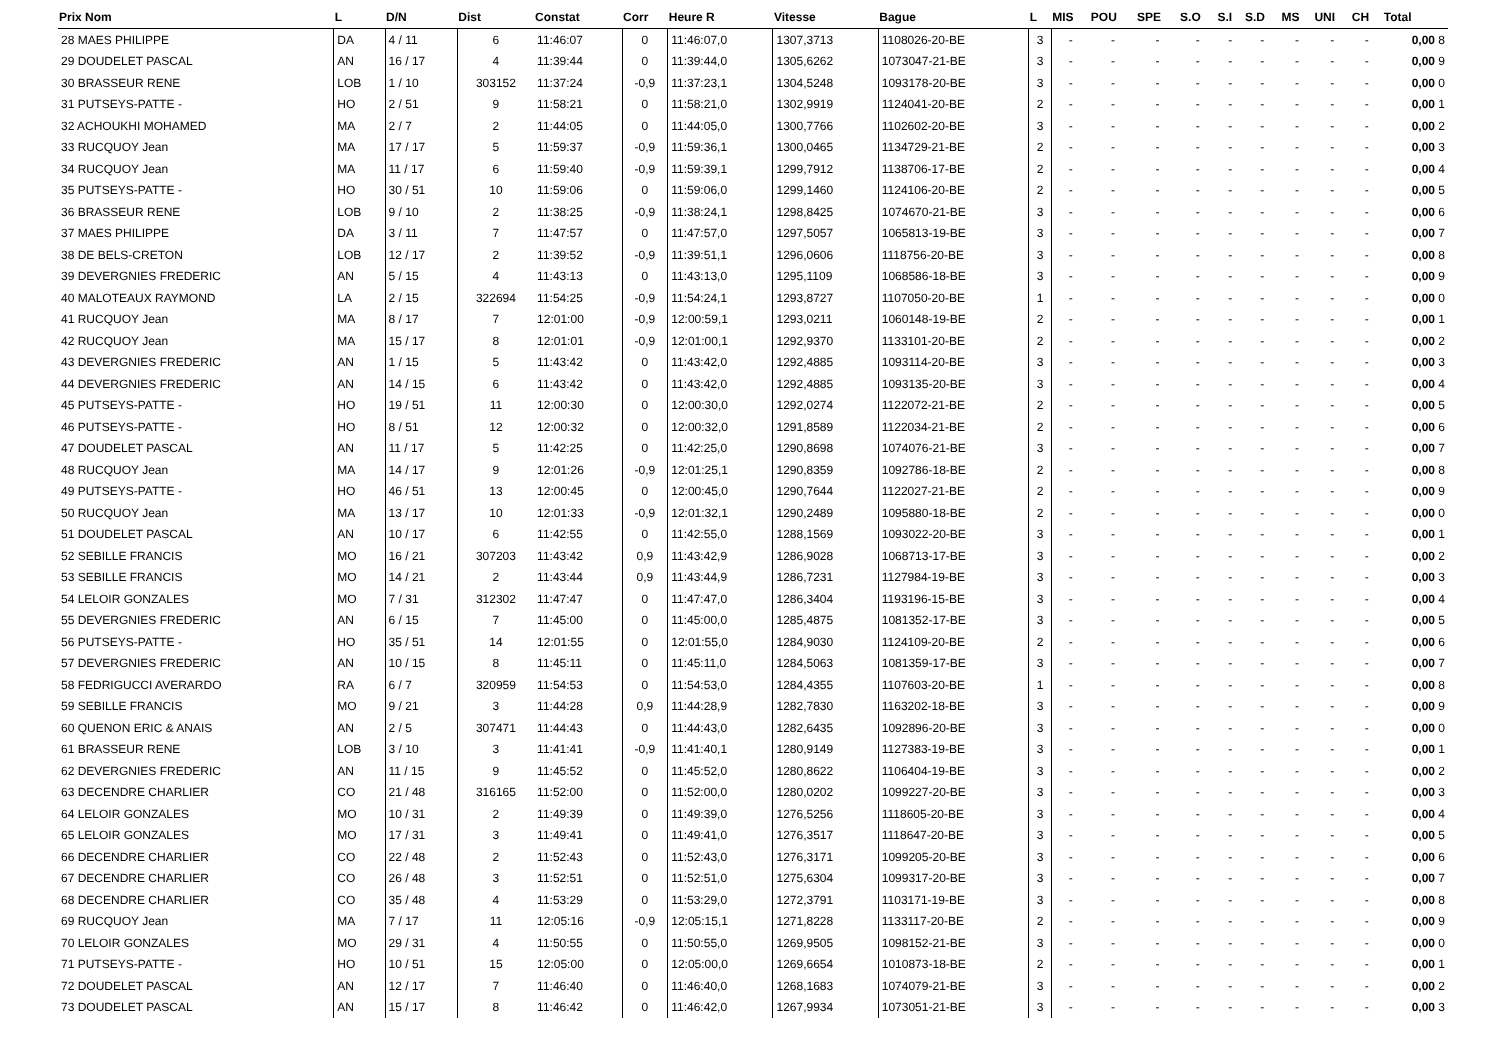| Prix Nom | L | D/N | Dist | Constat | Corr | Heure R | Vitesse | Bague | L | MIS | POU | SPE | S.O | S.I | S.D | MS | UNI | CH | Total |
| --- | --- | --- | --- | --- | --- | --- | --- | --- | --- | --- | --- | --- | --- | --- | --- | --- | --- | --- | --- |
| 28 MAES PHILIPPE | DA | 4 / 11 | 6 | 11:46:07 | 0 | 11:46:07,0 | 1307,3713 | 1108026-20-BE | 3 | - | - | - | - | - | - | - | - | - | 0,00 8 |
| 29 DOUDELET PASCAL | AN | 16 / 17 | 4 | 11:39:44 | 0 | 11:39:44,0 | 1305,6262 | 1073047-21-BE | 3 | - | - | - | - | - | - | - | - | - | 0,00 9 |
| 30 BRASSEUR RENE | LOB | 1 / 10 | 303152 | 11:37:24 | -0,9 | 11:37:23,1 | 1304,5248 | 1093178-20-BE | 3 | - | - | - | - | - | - | - | - | - | 0,00 0 |
| 31 PUTSEYS-PATTE - | HO | 2 / 51 | 9 | 11:58:21 | 0 | 11:58:21,0 | 1302,9919 | 1124041-20-BE | 2 | - | - | - | - | - | - | - | - | - | 0,00 1 |
| 32 ACHOUKHI MOHAMED | MA | 2 / 7 | 2 | 11:44:05 | 0 | 11:44:05,0 | 1300,7766 | 1102602-20-BE | 3 | - | - | - | - | - | - | - | - | - | 0,00 2 |
| 33 RUCQUOY Jean | MA | 17 / 17 | 5 | 11:59:37 | -0,9 | 11:59:36,1 | 1300,0465 | 1134729-21-BE | 2 | - | - | - | - | - | - | - | - | - | 0,00 3 |
| 34 RUCQUOY Jean | MA | 11 / 17 | 6 | 11:59:40 | -0,9 | 11:59:39,1 | 1299,7912 | 1138706-17-BE | 2 | - | - | - | - | - | - | - | - | - | 0,00 4 |
| 35 PUTSEYS-PATTE - | HO | 30 / 51 | 10 | 11:59:06 | 0 | 11:59:06,0 | 1299,1460 | 1124106-20-BE | 2 | - | - | - | - | - | - | - | - | - | 0,00 5 |
| 36 BRASSEUR RENE | LOB | 9 / 10 | 2 | 11:38:25 | -0,9 | 11:38:24,1 | 1298,8425 | 1074670-21-BE | 3 | - | - | - | - | - | - | - | - | - | 0,00 6 |
| 37 MAES PHILIPPE | DA | 3 / 11 | 7 | 11:47:57 | 0 | 11:47:57,0 | 1297,5057 | 1065813-19-BE | 3 | - | - | - | - | - | - | - | - | - | 0,00 7 |
| 38 DE BELS-CRETON | LOB | 12 / 17 | 2 | 11:39:52 | -0,9 | 11:39:51,1 | 1296,0606 | 1118756-20-BE | 3 | - | - | - | - | - | - | - | - | - | 0,00 8 |
| 39 DEVERGNIES FREDERIC | AN | 5 / 15 | 4 | 11:43:13 | 0 | 11:43:13,0 | 1295,1109 | 1068586-18-BE | 3 | - | - | - | - | - | - | - | - | - | 0,00 9 |
| 40 MALOTEAUX RAYMOND | LA | 2 / 15 | 322694 | 11:54:25 | -0,9 | 11:54:24,1 | 1293,8727 | 1107050-20-BE | 1 | - | - | - | - | - | - | - | - | - | 0,00 0 |
| 41 RUCQUOY Jean | MA | 8 / 17 | 7 | 12:01:00 | -0,9 | 12:00:59,1 | 1293,0211 | 1060148-19-BE | 2 | - | - | - | - | - | - | - | - | - | 0,00 1 |
| 42 RUCQUOY Jean | MA | 15 / 17 | 8 | 12:01:01 | -0,9 | 12:01:00,1 | 1292,9370 | 1133101-20-BE | 2 | - | - | - | - | - | - | - | - | - | 0,00 2 |
| 43 DEVERGNIES FREDERIC | AN | 1 / 15 | 5 | 11:43:42 | 0 | 11:43:42,0 | 1292,4885 | 1093114-20-BE | 3 | - | - | - | - | - | - | - | - | - | 0,00 3 |
| 44 DEVERGNIES FREDERIC | AN | 14 / 15 | 6 | 11:43:42 | 0 | 11:43:42,0 | 1292,4885 | 1093135-20-BE | 3 | - | - | - | - | - | - | - | - | - | 0,00 4 |
| 45 PUTSEYS-PATTE - | HO | 19 / 51 | 11 | 12:00:30 | 0 | 12:00:30,0 | 1292,0274 | 1122072-21-BE | 2 | - | - | - | - | - | - | - | - | - | 0,00 5 |
| 46 PUTSEYS-PATTE - | HO | 8 / 51 | 12 | 12:00:32 | 0 | 12:00:32,0 | 1291,8589 | 1122034-21-BE | 2 | - | - | - | - | - | - | - | - | - | 0,00 6 |
| 47 DOUDELET PASCAL | AN | 11 / 17 | 5 | 11:42:25 | 0 | 11:42:25,0 | 1290,8698 | 1074076-21-BE | 3 | - | - | - | - | - | - | - | - | - | 0,00 7 |
| 48 RUCQUOY Jean | MA | 14 / 17 | 9 | 12:01:26 | -0,9 | 12:01:25,1 | 1290,8359 | 1092786-18-BE | 2 | - | - | - | - | - | - | - | - | - | 0,00 8 |
| 49 PUTSEYS-PATTE - | HO | 46 / 51 | 13 | 12:00:45 | 0 | 12:00:45,0 | 1290,7644 | 1122027-21-BE | 2 | - | - | - | - | - | - | - | - | - | 0,00 9 |
| 50 RUCQUOY Jean | MA | 13 / 17 | 10 | 12:01:33 | -0,9 | 12:01:32,1 | 1290,2489 | 1095880-18-BE | 2 | - | - | - | - | - | - | - | - | - | 0,00 0 |
| 51 DOUDELET PASCAL | AN | 10 / 17 | 6 | 11:42:55 | 0 | 11:42:55,0 | 1288,1569 | 1093022-20-BE | 3 | - | - | - | - | - | - | - | - | - | 0,00 1 |
| 52 SEBILLE FRANCIS | MO | 16 / 21 | 307203 | 11:43:42 | 0,9 | 11:43:42,9 | 1286,9028 | 1068713-17-BE | 3 | - | - | - | - | - | - | - | - | - | 0,00 2 |
| 53 SEBILLE FRANCIS | MO | 14 / 21 | 2 | 11:43:44 | 0,9 | 11:43:44,9 | 1286,7231 | 1127984-19-BE | 3 | - | - | - | - | - | - | - | - | - | 0,00 3 |
| 54 LELOIR GONZALES | MO | 7 / 31 | 312302 | 11:47:47 | 0 | 11:47:47,0 | 1286,3404 | 1193196-15-BE | 3 | - | - | - | - | - | - | - | - | - | 0,00 4 |
| 55 DEVERGNIES FREDERIC | AN | 6 / 15 | 7 | 11:45:00 | 0 | 11:45:00,0 | 1285,4875 | 1081352-17-BE | 3 | - | - | - | - | - | - | - | - | - | 0,00 5 |
| 56 PUTSEYS-PATTE - | HO | 35 / 51 | 14 | 12:01:55 | 0 | 12:01:55,0 | 1284,9030 | 1124109-20-BE | 2 | - | - | - | - | - | - | - | - | - | 0,00 6 |
| 57 DEVERGNIES FREDERIC | AN | 10 / 15 | 8 | 11:45:11 | 0 | 11:45:11,0 | 1284,5063 | 1081359-17-BE | 3 | - | - | - | - | - | - | - | - | - | 0,00 7 |
| 58 FEDRIGUCCI AVERARDO | RA | 6 / 7 | 320959 | 11:54:53 | 0 | 11:54:53,0 | 1284,4355 | 1107603-20-BE | 1 | - | - | - | - | - | - | - | - | - | 0,00 8 |
| 59 SEBILLE FRANCIS | MO | 9 / 21 | 3 | 11:44:28 | 0,9 | 11:44:28,9 | 1282,7830 | 1163202-18-BE | 3 | - | - | - | - | - | - | - | - | - | 0,00 9 |
| 60 QUENON ERIC & ANAIS | AN | 2 / 5 | 307471 | 11:44:43 | 0 | 11:44:43,0 | 1282,6435 | 1092896-20-BE | 3 | - | - | - | - | - | - | - | - | - | 0,00 0 |
| 61 BRASSEUR RENE | LOB | 3 / 10 | 3 | 11:41:41 | -0,9 | 11:41:40,1 | 1280,9149 | 1127383-19-BE | 3 | - | - | - | - | - | - | - | - | - | 0,00 1 |
| 62 DEVERGNIES FREDERIC | AN | 11 / 15 | 9 | 11:45:52 | 0 | 11:45:52,0 | 1280,8622 | 1106404-19-BE | 3 | - | - | - | - | - | - | - | - | - | 0,00 2 |
| 63 DECENDRE CHARLIER | CO | 21 / 48 | 316165 | 11:52:00 | 0 | 11:52:00,0 | 1280,0202 | 1099227-20-BE | 3 | - | - | - | - | - | - | - | - | - | 0,00 3 |
| 64 LELOIR GONZALES | MO | 10 / 31 | 2 | 11:49:39 | 0 | 11:49:39,0 | 1276,5256 | 1118605-20-BE | 3 | - | - | - | - | - | - | - | - | - | 0,00 4 |
| 65 LELOIR GONZALES | MO | 17 / 31 | 3 | 11:49:41 | 0 | 11:49:41,0 | 1276,3517 | 1118647-20-BE | 3 | - | - | - | - | - | - | - | - | - | 0,00 5 |
| 66 DECENDRE CHARLIER | CO | 22 / 48 | 2 | 11:52:43 | 0 | 11:52:43,0 | 1276,3171 | 1099205-20-BE | 3 | - | - | - | - | - | - | - | - | - | 0,00 6 |
| 67 DECENDRE CHARLIER | CO | 26 / 48 | 3 | 11:52:51 | 0 | 11:52:51,0 | 1275,6304 | 1099317-20-BE | 3 | - | - | - | - | - | - | - | - | - | 0,00 7 |
| 68 DECENDRE CHARLIER | CO | 35 / 48 | 4 | 11:53:29 | 0 | 11:53:29,0 | 1272,3791 | 1103171-19-BE | 3 | - | - | - | - | - | - | - | - | - | 0,00 8 |
| 69 RUCQUOY Jean | MA | 7 / 17 | 11 | 12:05:16 | -0,9 | 12:05:15,1 | 1271,8228 | 1133117-20-BE | 2 | - | - | - | - | - | - | - | - | - | 0,00 9 |
| 70 LELOIR GONZALES | MO | 29 / 31 | 4 | 11:50:55 | 0 | 11:50:55,0 | 1269,9505 | 1098152-21-BE | 3 | - | - | - | - | - | - | - | - | - | 0,00 0 |
| 71 PUTSEYS-PATTE - | HO | 10 / 51 | 15 | 12:05:00 | 0 | 12:05:00,0 | 1269,6654 | 1010873-18-BE | 2 | - | - | - | - | - | - | - | - | - | 0,00 1 |
| 72 DOUDELET PASCAL | AN | 12 / 17 | 7 | 11:46:40 | 0 | 11:46:40,0 | 1268,1683 | 1074079-21-BE | 3 | - | - | - | - | - | - | - | - | - | 0,00 2 |
| 73 DOUDELET PASCAL | AN | 15 / 17 | 8 | 11:46:42 | 0 | 11:46:42,0 | 1267,9934 | 1073051-21-BE | 3 | - | - | - | - | - | - | - | - | - | 0,00 3 |